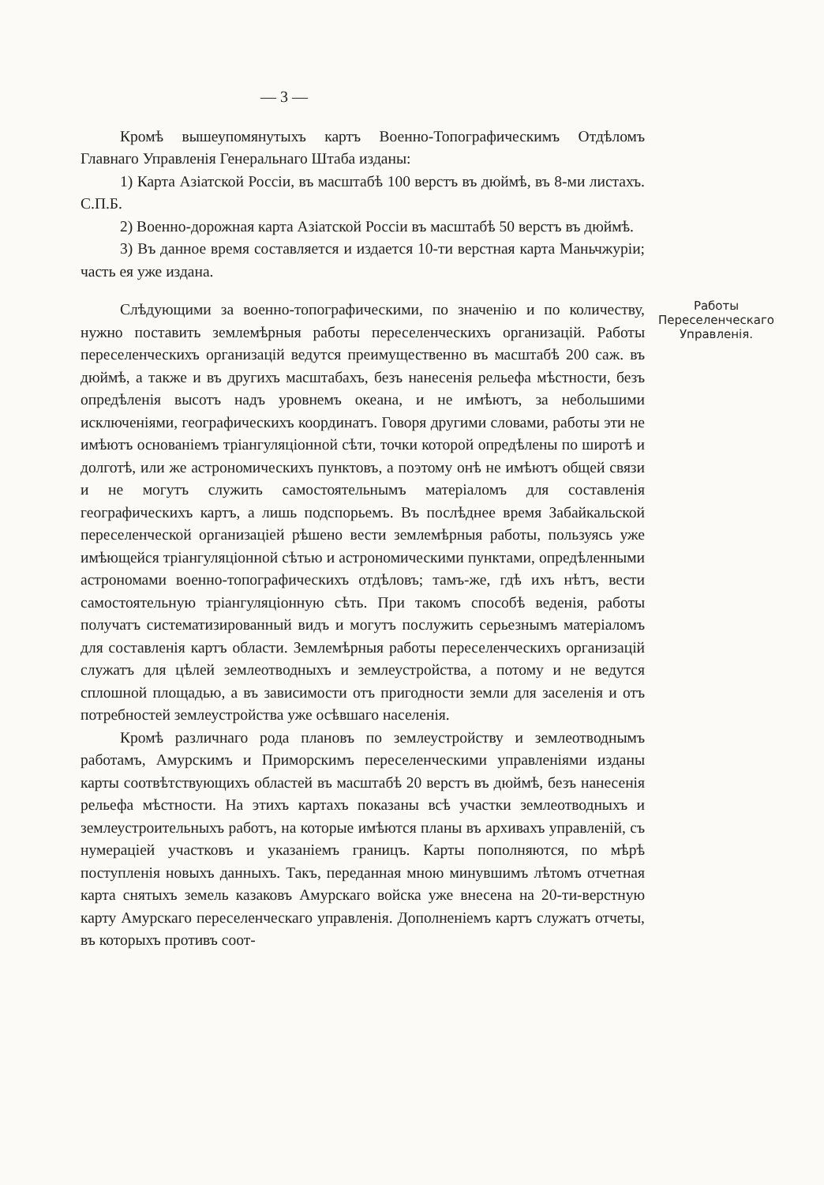— 3 —
Кромѣ вышеупомянутыхъ картъ Военно-Топографическимъ Отдѣломъ Главнаго Управленія Генеральнаго Штаба изданы:
1) Карта Азіатской Россіи, въ масштабѣ 100 верстъ въ дюймѣ, въ 8-ми листахъ. С.П.Б.
2) Военно-дорожная карта Азіатской Россіи въ масштабѣ 50 верстъ въ дюймѣ.
3) Въ данное время составляется и издается 10-ти верстная карта Маньчжуріи; часть ея уже издана.
Слѣдующими за военно-топографическими, по значенію и по количеству, нужно поставить землемѣрныя работы переселенческихъ организацій. Работы переселенческихъ организацій ведутся преимущественно въ масштабѣ 200 саж. въ дюймѣ, а также и въ другихъ масштабахъ, безъ нанесенія рельефа мѣстности, безъ опредѣленія высотъ надъ уровнемъ океана, и не имѣютъ, за небольшими исключеніями, географическихъ координатъ. Говоря другими словами, работы эти не имѣютъ основаніемъ тріангуляціонной сѣти, точки которой опредѣлены по широтѣ и долготѣ, или же астрономическихъ пунктовъ, а поэтому онѣ не имѣютъ общей связи и не могутъ служить самостоятельнымъ матеріаломъ для составленія географическихъ картъ, а лишь подспорьемъ. Въ послѣднее время Забайкальской переселенческой организаціей рѣшено вести землемѣрныя работы, пользуясь уже имѣющейся тріангуляціонной сѣтью и астрономическими пунктами, опредѣленными астрономами военно-топографическихъ отдѣловъ; тамъ-же, гдѣ ихъ нѣтъ, вести самостоятельную тріангуляціонную сѣть. При такомъ способѣ веденія, работы получатъ систематизированный видъ и могутъ послужить серьезнымъ матеріаломъ для составленія картъ области. Землемѣрныя работы переселенческихъ организацій служатъ для цѣлей землеотводныхъ и землеустройства, а потому и не ведутся сплошной площадью, а въ зависимости отъ пригодности земли для заселенія и отъ потребностей землеустройства уже осѣвшаго населенія.
Кромѣ различнаго рода плановъ по землеустройству и землеотводнымъ работамъ, Амурскимъ и Приморскимъ переселенческими управленіями изданы карты соотвѣтствующихъ областей въ масштабѣ 20 верстъ въ дюймѣ, безъ нанесенія рельефа мѣстности. На этихъ картахъ показаны всѣ участки землеотводныхъ и землеустроительныхъ работъ, на которые имѣются планы въ архивахъ управленій, съ нумераціей участковъ и указаніемъ границъ. Карты пополняются, по мѣрѣ поступленія новыхъ данныхъ. Такъ, переданная мною минувшимъ лѣтомъ отчетная карта снятыхъ земель казаковъ Амурскаго войска уже внесена на 20-ти-верстную карту Амурскаго переселенческаго управленія. Дополненіемъ картъ служатъ отчеты, въ которыхъ противъ соот-
Работы Переселенческаго Управленія.